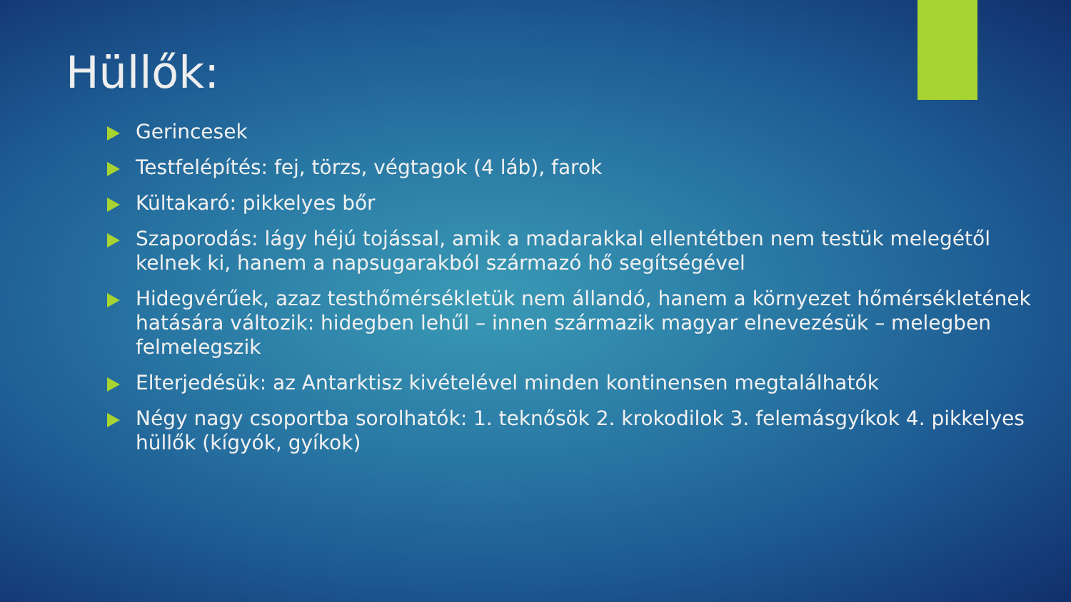Hüllők:
Gerincesek
Testfelépítés: fej, törzs, végtagok (4 láb), farok
Kültakaró: pikkelyes bőr
Szaporodás: lágy héjú tojással, amik a madarakkal ellentétben nem testük melegétől kelnek ki, hanem a napsugarakból származó hő segítségével
Hidegvérűek, azaz testhőmérsékletük nem állandó, hanem a környezet hőmérsékletének hatására változik: hidegben lehűl – innen származik magyar elnevezésük – melegben felmelegszik
Elterjedésük: az Antarktisz kivételével minden kontinensen megtalálhatók
Négy nagy csoportba sorolhatók: 1. teknősök 2. krokodilok 3. felemásgyíkok 4. pikkelyes hüllők (kígyók, gyíkok)